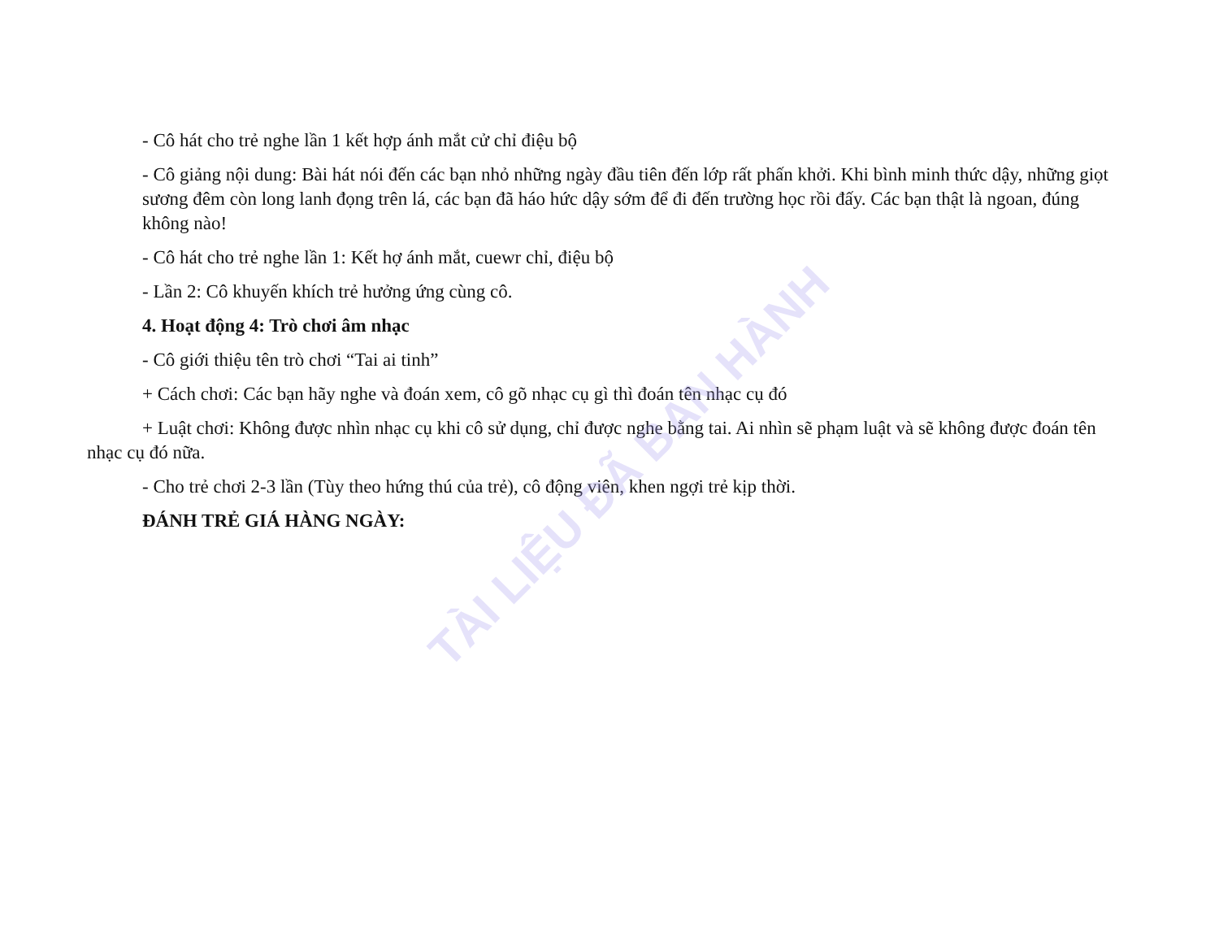- Cô hát cho trẻ nghe lần 1 kết hợp ánh mắt cử chỉ điệu bộ
- Cô giảng nội dung: Bài hát nói đến các bạn nhỏ những ngày đầu tiên đến lớp rất phấn khởi. Khi bình minh thức dậy, những giọt sương đêm còn long lanh đọng trên lá, các bạn đã háo hức dậy sớm để đi đến trường học rồi đấy. Các bạn thật là ngoan, đúng không nào!
- Cô hát cho trẻ nghe lần 1: Kết hợ ánh mắt, cuewr chỉ, điệu bộ
- Lần 2: Cô khuyến khích trẻ hưởng ứng cùng cô.
4. Hoạt động 4: Trò chơi âm nhạc
- Cô giới thiệu tên trò chơi “Tai ai tinh”
+ Cách chơi: Các bạn hãy nghe và đoán xem, cô gõ nhạc cụ gì thì đoán tên nhạc cụ đó
+ Luật chơi: Không được nhìn nhạc cụ khi cô sử dụng, chỉ được nghe bằng tai. Ai nhìn sẽ phạm luật và sẽ không được đoán tên nhạc cụ đó nữa.
- Cho trẻ chơi 2-3 lần (Tùy theo hứng thú của trẻ), cô động viên, khen ngợi trẻ kịp thời.
ĐÁNH TRẺ GIÁ HÀNG NGÀY:
TÀI LIỆU ĐÃ BAN HÀNH